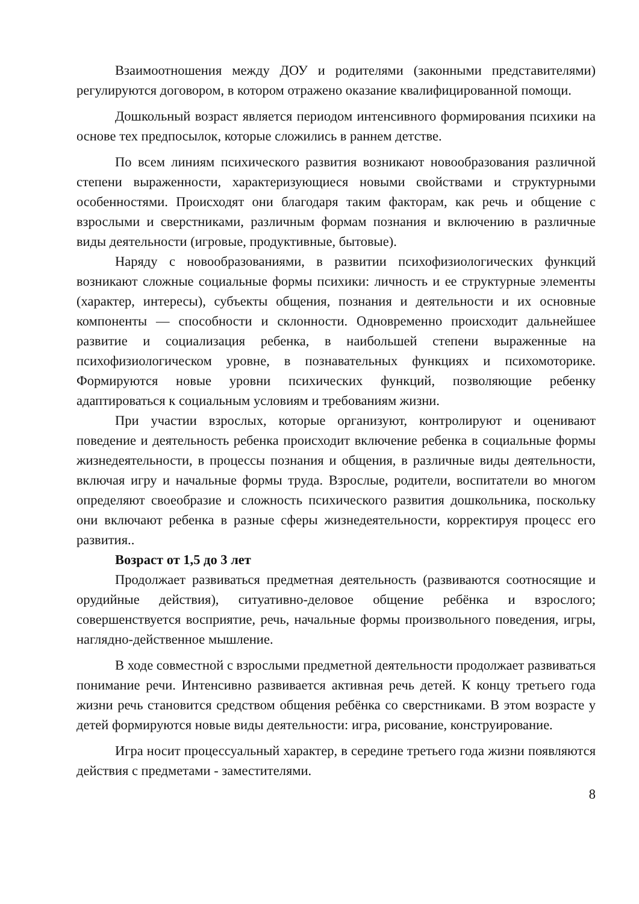Взаимоотношения между ДОУ и родителями (законными представителями) регулируются договором, в котором отражено оказание квалифицированной помощи.
Дошкольный возраст является периодом интенсивного формирования психики на основе тех предпосылок, которые сложились в раннем детстве.
По всем линиям психического развития возникают новообразования различной степени выраженности, характеризующиеся новыми свойствами и структурными особенностями. Происходят они благодаря таким факторам, как речь и общение с взрослыми и сверстниками, различным формам познания и включению в различные виды деятельности (игровые, продуктивные, бытовые).
Наряду с новообразованиями, в развитии психофизиологических функций возникают сложные социальные формы психики: личность и ее структурные элементы (характер, интересы), субъекты общения, познания и деятельности и их основные компоненты — способности и склонности. Одновременно происходит дальнейшее развитие и социализация ребенка, в наибольшей степени выраженные на психофизиологическом уровне, в познавательных функциях и психомоторике. Формируются новые уровни психических функций, позволяющие ребенку адаптироваться к социальным условиям и требованиям жизни.
При участии взрослых, которые организуют, контролируют и оценивают поведение и деятельность ребенка происходит включение ребенка в социальные формы жизнедеятельности, в процессы познания и общения, в различные виды деятельности, включая игру и начальные формы труда. Взрослые, родители, воспитатели во многом определяют своеобразие и сложность психического развития дошкольника, поскольку они включают ребенка в разные сферы жизнедеятельности, корректируя процесс его развития..
Возраст от 1,5 до 3 лет
Продолжает развиваться предметная деятельность (развиваются соотносящие и орудийные действия), ситуативно-деловое общение ребёнка и взрослого; совершенствуется восприятие, речь, начальные формы произвольного поведения, игры, наглядно-действенное мышление.
В ходе совместной с взрослыми предметной деятельности продолжает развиваться понимание речи. Интенсивно развивается активная речь детей. К концу третьего года жизни речь становится средством общения ребёнка со сверстниками. В этом возрасте у детей формируются новые виды деятельности: игра, рисование, конструирование.
Игра носит процессуальный характер, в середине третьего года жизни появляются действия с предметами - заместителями.
8